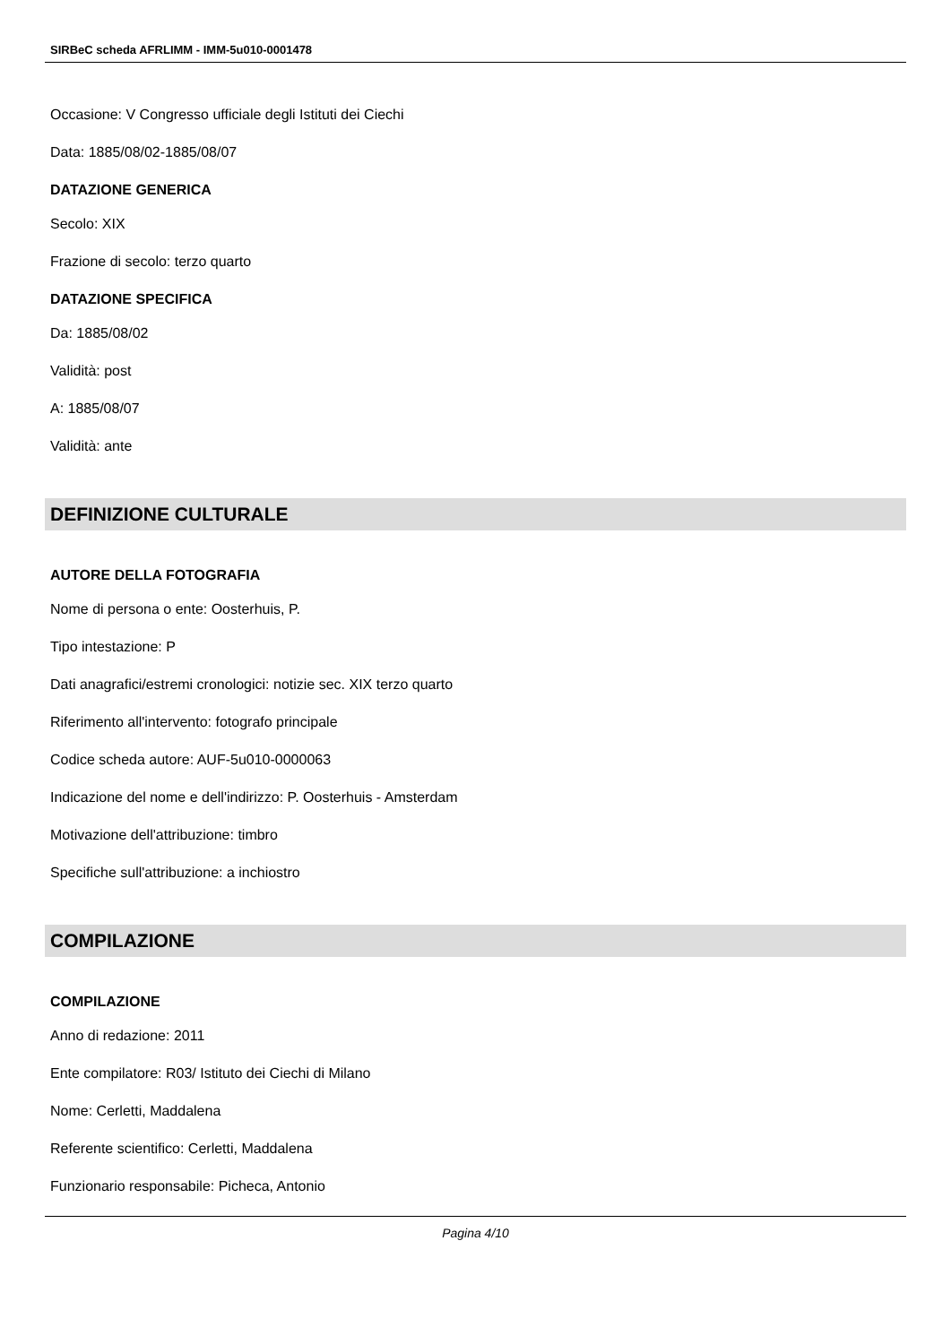SIRBeC scheda AFRLIMM - IMM-5u010-0001478
Occasione: V Congresso ufficiale degli Istituti dei Ciechi
Data: 1885/08/02-1885/08/07
DATAZIONE GENERICA
Secolo: XIX
Frazione di secolo: terzo quarto
DATAZIONE SPECIFICA
Da: 1885/08/02
Validità: post
A: 1885/08/07
Validità: ante
DEFINIZIONE CULTURALE
AUTORE DELLA FOTOGRAFIA
Nome di persona o ente: Oosterhuis, P.
Tipo intestazione: P
Dati anagrafici/estremi cronologici: notizie sec. XIX terzo quarto
Riferimento all'intervento: fotografo principale
Codice scheda autore: AUF-5u010-0000063
Indicazione del nome e dell'indirizzo: P. Oosterhuis - Amsterdam
Motivazione dell'attribuzione: timbro
Specifiche sull'attribuzione: a inchiostro
COMPILAZIONE
COMPILAZIONE
Anno di redazione: 2011
Ente compilatore: R03/ Istituto dei Ciechi di Milano
Nome: Cerletti, Maddalena
Referente scientifico: Cerletti, Maddalena
Funzionario responsabile: Picheca, Antonio
Pagina 4/10